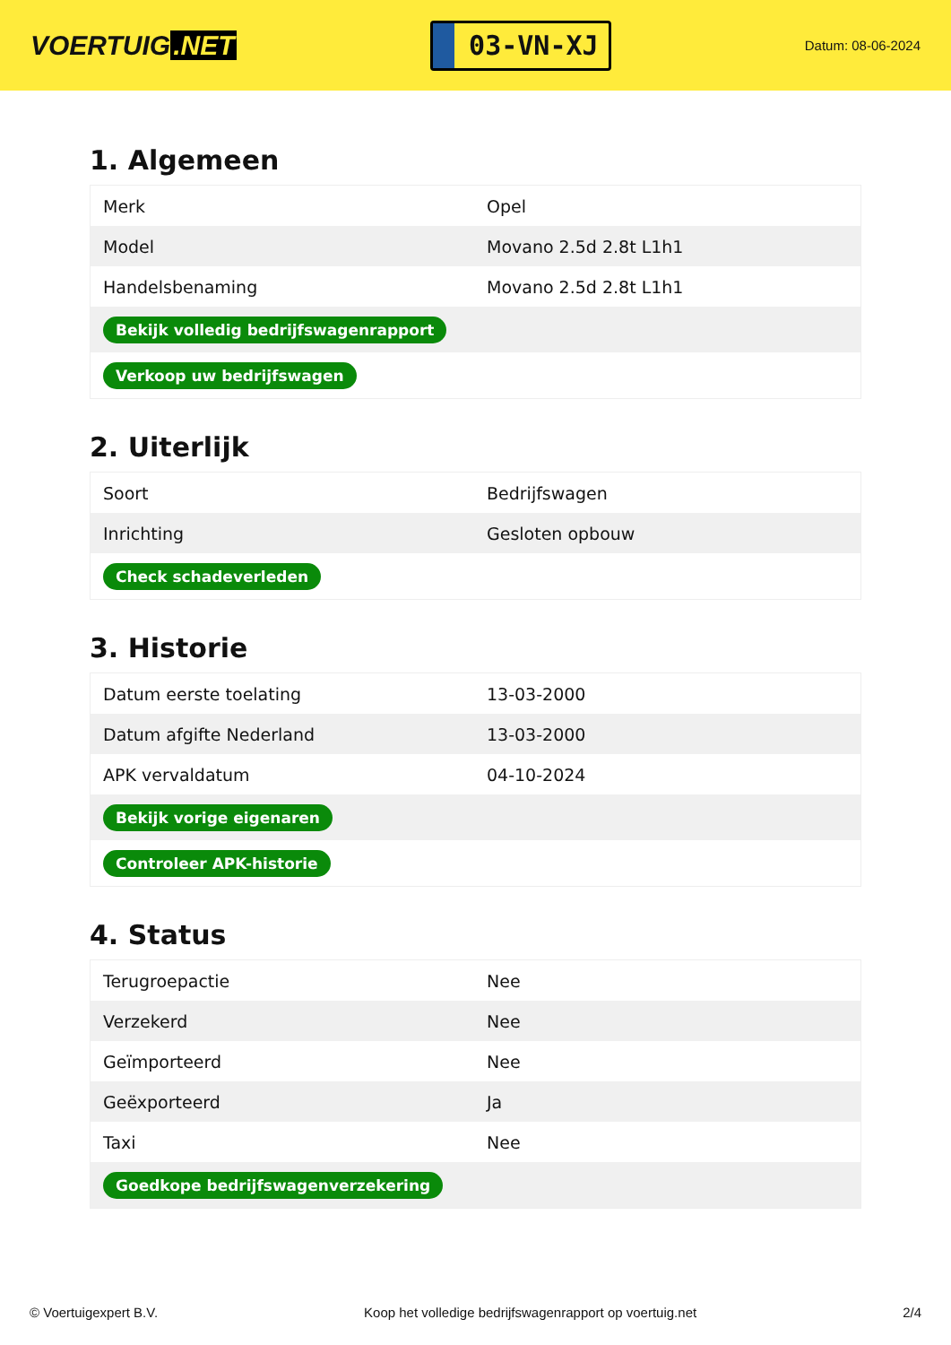VOERTUIG.NET
03-VN-XJ
Datum: 08-06-2024
1. Algemeen
| Merk | Opel |
| Model | Movano 2.5d 2.8t L1h1 |
| Handelsbenaming | Movano 2.5d 2.8t L1h1 |
| Bekijk volledig bedrijfswagenrapport | |
| Verkoop uw bedrijfswagen | |
2. Uiterlijk
| Soort | Bedrijfswagen |
| Inrichting | Gesloten opbouw |
| Check schadeverleden | |
3. Historie
| Datum eerste toelating | 13-03-2000 |
| Datum afgifte Nederland | 13-03-2000 |
| APK vervaldatum | 04-10-2024 |
| Bekijk vorige eigenaren | |
| Controleer APK-historie | |
4. Status
| Terugroepactie | Nee |
| Verzekerd | Nee |
| Geïmporteerd | Nee |
| Geëxporteerd | Ja |
| Taxi | Nee |
| Goedkope bedrijfswagenverzekering | |
© Voertuigexpert B.V. Koop het volledige bedrijfswagenrapport op voertuig.net 2/4